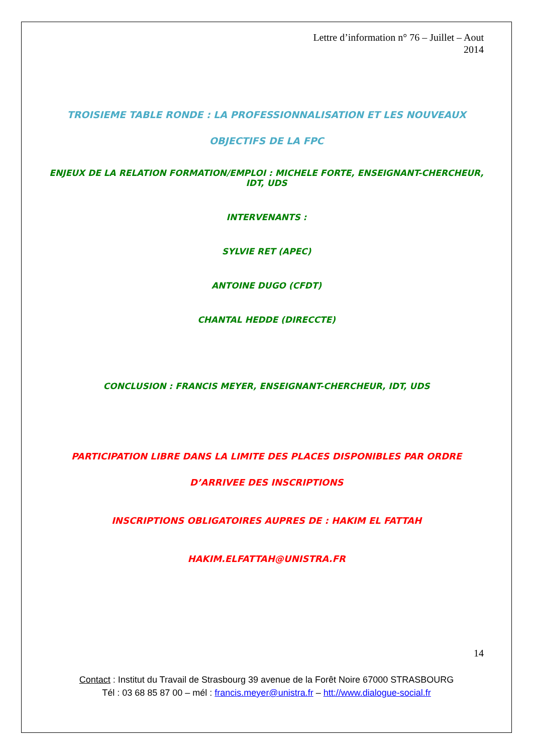Lettre d’information n° 76 – Juillet – Aout
2014
TROISIEME TABLE RONDE : LA PROFESSIONNALISATION ET LES NOUVEAUX OBJECTIFS DE LA FPC
ENJEUX DE LA RELATION FORMATION/EMPLOI : MICHELE FORTE, ENSEIGNANT-CHERCHEUR, IDT, UDS
INTERVENANTS :
SYLVIE RET (APEC)
ANTOINE DUGO (CFDT)
CHANTAL HEDDE (DIRECCTE)
CONCLUSION : FRANCIS MEYER, ENSEIGNANT-CHERCHEUR, IDT, UDS
PARTICIPATION LIBRE DANS LA LIMITE DES PLACES DISPONIBLES PAR ORDRE D’ARRIVEE DES INSCRIPTIONS
INSCRIPTIONS OBLIGATOIRES AUPRES DE : HAKIM EL FATTAH
HAKIM.ELFATTAH@UNISTRA.FR
14
Contact : Institut du Travail de Strasbourg 39 avenue de la Forêt Noire 67000 STRASBOURG
Tél : 03 68 85 87 00 – mél : francis.meyer@unistra.fr – htt://www.dialogue-social.fr